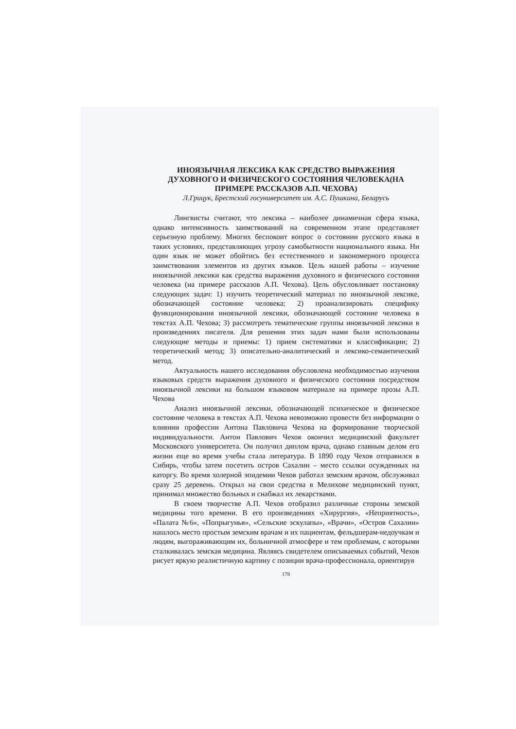ИНОЯЗЫЧНАЯ ЛЕКСИКА КАК СРЕДСТВО ВЫРАЖЕНИЯ ДУХОВНОГО И ФИЗИЧЕСКОГО СОСТОЯНИЯ ЧЕЛОВЕКА(НА ПРИМЕРЕ РАССКАЗОВ А.П. ЧЕХОВА)
Л.Грицук, Брестский госуниверситет им. А.С. Пушкина, Беларусь
Лингвисты считают, что лексика – наиболее динамичная сфера языка, однако интенсивность заимствований на современном этапе представляет серьезную проблему. Многих беспокоит вопрос о состоянии русского языка в таких условиях, представляющих угрозу самобытности национального языка. Ни один язык не может обойтись без естественного и закономерного процесса заимствования элементов из других языков. Цель нашей работы – изучение иноязычной лексики как средства выражения духовного и физического состояния человека (на примере рассказов А.П. Чехова). Цель обусловливает постановку следующих задач: 1) изучить теоретический материал по иноязычной лексике, обозначающей состояние человека; 2) проанализировать специфику функционирования иноязычной лексики, обозначающей состояние человека в текстах А.П. Чехова; 3) рассмотреть тематические группы иноязычной лексики в произведениях писателя. Для решения этих задач нами были использованы следующие методы и приемы: 1) прием систематики и классификации; 2) теоретический метод; 3) описательно-аналитический и лексико-семантический метод.
Актуальность нашего исследования обусловлена необходимостью изучения языковых средств выражения духовного и физического состояния посредством иноязычной лексики на большом языковом материале на примере прозы А.П. Чехова
Анализ иноязычной лексики, обозначающей психическое и физическое состояние человека в текстах А.П. Чехова невозможно провести без информации о влиянии профессии Антона Павловича Чехова на формирование творческой индивидуальности. Антон Павлович Чехов окончил медицинский факультет Московского университета. Он получил диплом врача, однако главным делом его жизни еще во время учебы стала литература. В 1890 году Чехов отправился в Сибирь, чтобы затем посетить остров Сахалин – место ссылки осужденных на каторгу. Во время холерной эпидемии Чехов работал земским врачом, обслуживал сразу 25 деревень. Открыл на свои средства в Мелихове медицинский пункт, принимал множество больных и снабжал их лекарствами.
В своем творчестве А.П. Чехов отобразил различные стороны земской медицины того времени. В его произведениях «Хирургия», «Неприятность», «Палата №6», «Попрыгунья», «Сельские эскулапы», «Врачи», «Остров Сахалин» нашлось место простым земским врачам и их пациентам, фельдшерам-недоучкам и людям, выгораживающим их, больничной атмосфере и тем проблемам, с которыми сталкивалась земская медицина. Являясь свидетелем описываемых событий, Чехов рисует яркую реалистичную картину с позиции врача-профессионала, ориентируя
178